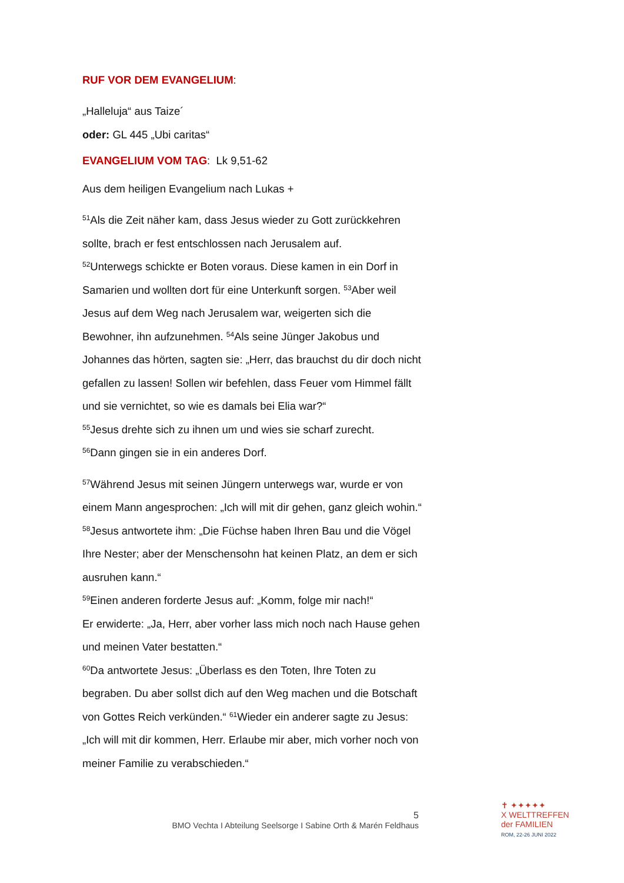RUF VOR DEM EVANGELIUM:
„Halleluja“ aus Taize´
oder: GL 445 „Ubi caritas“
EVANGELIUM VOM TAG: Lk 9,51-62
Aus dem heiligen Evangelium nach Lukas +
<sup>51</sup> Als die Zeit näher kam, dass Jesus wieder zu Gott zurückkehren sollte, brach er fest entschlossen nach Jerusalem auf.
<sup>52</sup> Unterwegs schickte er Boten voraus. Diese kamen in ein Dorf in Samarien und wollten dort für eine Unterkunft sorgen. <sup>53</sup>Aber weil Jesus auf dem Weg nach Jerusalem war, weigerten sich die Bewohner, ihn aufzunehmen. <sup>54</sup>Als seine Jünger Jakobus und Johannes das hörten, sagten sie: „Herr, das brauchst du dir doch nicht gefallen zu lassen! Sollen wir befehlen, dass Feuer vom Himmel fällt und sie vernichtet, so wie es damals bei Elia war?“
<sup>55</sup> Jesus drehte sich zu ihnen um und wies sie scharf zurecht.
<sup>56</sup> Dann gingen sie in ein anderes Dorf.
<sup>57</sup> Während Jesus mit seinen Jüngern unterwegs war, wurde er von einem Mann angesprochen: „Ich will mit dir gehen, ganz gleich wohin.“
<sup>58</sup> Jesus antwortete ihm: „Die Füchse haben Ihren Bau und die Vögel Ihre Nester; aber der Menschensohn hat keinen Platz, an dem er sich ausruhen kann.“
<sup>59</sup> Einen anderen forderte Jesus auf: „Komm, folge mir nach!“
Er erwiderte: „Ja, Herr, aber vorher lass mich noch nach Hause gehen und meinen Vater bestatten.“
<sup>60</sup> Da antwortete Jesus: „Überlass es den Toten, Ihre Toten zu begraben. Du aber sollst dich auf den Weg machen und die Botschaft von Gottes Reich verkünden.“ <sup>61</sup>Wieder ein anderer sagte zu Jesus: „Ich will mit dir kommen, Herr. Erlaube mir aber, mich vorher noch von meiner Familie zu verabschieden.“
5
BMO Vechta I Abteilung Seelsorge I Sabine Orth & Marén Feldhaus
✝ ✦✦✦✦✦
X WELTTREFFEN
der FAMILIEN
ROM, 22-26 JUNI 2022